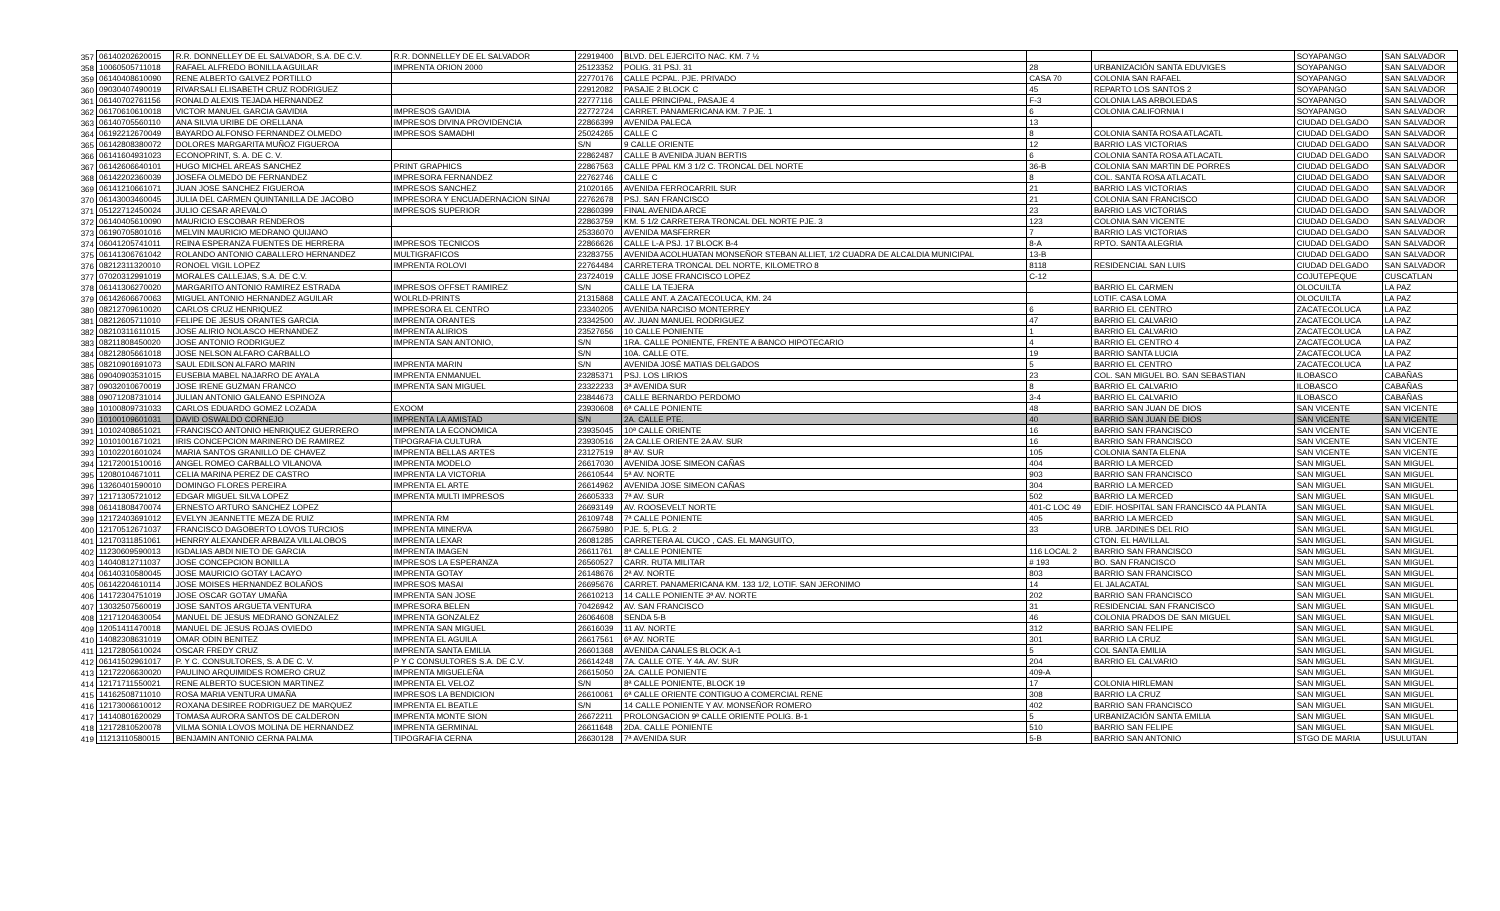| 357 | 06140202620015 | R.R. DONNELLEY DE EL SALVADOR, S.A. DE C.V. | R.R. DONNELLEY DE EL SALVADOR | 22919400 | BLVD. DEL EJERCITO NAC. KM. 7 ½ | | | SOYAPANGO | SAN SALVADOR |
| 358 | 10060505711018 | RAFAEL ALFREDO BONILLA AGUILAR | IMPRENTA ORION 2000 | 25123352 | POLIG. 31 PSJ. 31 | 28 | URBANIZACIÓN SANTA EDUVIGES | SOYAPANGO | SAN SALVADOR |
| 359 | 06140408610090 | RENE ALBERTO GALVEZ PORTILLO | | 22770176 | CALLE PCPAL. PJE. PRIVADO | CASA 70 | COLONIA SAN RAFAEL | SOYAPANGO | SAN SALVADOR |
| 360 | 09030407490019 | RIVARSALI ELISABETH CRUZ RODRIGUEZ | | 22912082 | PASAJE 2 BLOCK C | 45 | REPARTO LOS SANTOS 2 | SOYAPANGO | SAN SALVADOR |
| 361 | 06140702761156 | RONALD ALEXIS TEJADA HERNANDEZ | | 22777116 | CALLE PRINCIPAL, PASAJE 4 | F-3 | COLONIA LAS ARBOLEDAS | SOYAPANGO | SAN SALVADOR |
| 362 | 06170610610018 | VICTOR MANUEL GARCIA GAVIDIA | IMPRESOS GAVIDIA | 22772724 | CARRET. PANAMERICANA KM. 7 PJE. 1 | 6 | COLONIA CALIFORNIA I | SOYAPANGO | SAN SALVADOR |
| 363 | 06140705560110 | ANA SILVIA URIBE DE ORELLANA | IMPRESOS DIVINA PROVIDENCIA | 22866399 | AVENIDA PALECA | 13 | | CIUDAD DELGADO | SAN SALVADOR |
| 364 | 06192212670049 | BAYARDO ALFONSO FERNANDEZ OLMEDO | IMPRESOS SAMADHI | 25024265 | CALLE C | 8 | COLONIA SANTA ROSA ATLACATL | CIUDAD DELGADO | SAN SALVADOR |
| 365 | 06142808380072 | DOLORES MARGARITA MUÑOZ FIGUEROA | | S/N | 9 CALLE ORIENTE | 12 | BARRIO LAS VICTORIAS | CIUDAD DELGADO | SAN SALVADOR |
| 366 | 06141604931023 | ECONOPRINT, S. A. DE C. V. | | 22862487 | CALLE B AVENIDA JUAN BERTIS | 6 | COLONIA SANTA ROSA ATLACATL | CIUDAD DELGADO | SAN SALVADOR |
| 367 | 06142606640101 | HUGO MICHEL AREAS SANCHEZ | PRINT GRAPHICS | 22867563 | CALLE PPAL KM 3 1/2 C. TRONCAL DEL NORTE | 36-B | COLONIA SAN MARTIN DE PORRES | CIUDAD DELGADO | SAN SALVADOR |
| 368 | 06142202360039 | JOSEFA OLMEDO DE FERNANDEZ | IMPRESORA FERNANDEZ | 22762746 | CALLE C | 8 | COL. SANTA ROSA ATLACATL | CIUDAD DELGADO | SAN SALVADOR |
| 369 | 06141210661071 | JUAN JOSE SANCHEZ FIGUEROA | IMPRESOS SANCHEZ | 21020165 | AVENIDA FERROCARRIL SUR | 21 | BARRIO LAS VICTORIAS | CIUDAD DELGADO | SAN SALVADOR |
| 370 | 06143003460045 | JULIA DEL CARMEN QUINTANILLA DE JACOBO | IMPRESORA Y ENCUADERNACION SINAI | 22762678 | PSJ. SAN FRANCISCO | 21 | COLONIA SAN FRANCISCO | CIUDAD DELGADO | SAN SALVADOR |
| 371 | 05122712450024 | JULIO CESAR AREVALO | IMPRESOS SUPERIOR | 22860399 | FINAL AVENIDA ARCE | 23 | BARRIO LAS VICTORIAS | CIUDAD DELGADO | SAN SALVADOR |
| 372 | 06140405610090 | MAURICIO ESCOBAR RENDEROS | | 22863759 | KM. 5 1/2 CARRETERA TRONCAL DEL NORTE PJE. 3 | 123 | COLONIA SAN VICENTE | CIUDAD DELGADO | SAN SALVADOR |
| 373 | 06190705801016 | MELVIN MAURICIO MEDRANO QUIJANO | | 25336070 | AVENIDA MASFERRER | 7 | BARRIO LAS VICTORIAS | CIUDAD DELGADO | SAN SALVADOR |
| 374 | 06041205741011 | REINA ESPERANZA FUENTES DE HERRERA | IMPRESOS TECNICOS | 22866626 | CALLE L-A PSJ. 17 BLOCK B-4 | 8-A | RPTO. SANTA ALEGRIA | CIUDAD DELGADO | SAN SALVADOR |
| 375 | 06141306761042 | ROLANDO ANTONIO CABALLERO HERNANDEZ | MULTIGRAFICOS | 23283755 | AVENIDA ACOLHUATAN MONSEÑOR STEBAN ALLIET, 1/2 CUADRA DE ALCALDIA MUNICIPAL | 13-B | | CIUDAD DELGADO | SAN SALVADOR |
| 376 | 08212311320010 | RONOEL VIGIL LOPEZ | IMPRENTA ROLOVI | 22764484 | CARRETERA TRONCAL DEL NORTE, KILOMETRO 8 | 8118 | RESIDENCIAL SAN LUIS | CIUDAD DELGADO | SAN SALVADOR |
| 377 | 07020312991019 | MORALES CALLEJAS, S.A. DE C.V. | | 23724019 | CALLE JOSE FRANCISCO LOPEZ | C-12 | | COJUTEPEQUE | CUSCATLAN |
| 378 | 06141306270020 | MARGARITO ANTONIO RAMIREZ ESTRADA | IMPRESOS OFFSET RAMIREZ | S/N | CALLE LA TEJERA | | BARRIO EL CARMEN | OLOCUILTA | LA PAZ |
| 379 | 06142606670063 | MIGUEL ANTONIO HERNANDEZ AGUILAR | WOLRLD-PRINTS | 21315868 | CALLE ANT. A ZACATECOLUCA, KM. 24 | | LOTIF. CASA LOMA | OLOCUILTA | LA PAZ |
| 380 | 08212709610020 | CARLOS CRUZ HENRIQUEZ | IMPRESORA EL CENTRO | 23340205 | AVENIDA NARCISO MONTERREY | 6 | BARRIO EL CENTRO | ZACATECOLUCA | LA PAZ |
| 381 | 08212605711010 | FELIPE DE JESUS ORANTES GARCIA | IMPRENTA ORANTES | 23342500 | AV. JUAN MANUEL RODRIGUEZ | 47 | BARRIO EL CALVARIO | ZACATECOLUCA | LA PAZ |
| 382 | 08210311611015 | JOSE ALIRIO NOLASCO HERNANDEZ | IMPRENTA ALIRIOS | 23527656 | 10 CALLE PONIENTE | 1 | BARRIO EL CALVARIO | ZACATECOLUCA | LA PAZ |
| 383 | 08211808450020 | JOSE ANTONIO RODRIGUEZ | IMPRENTA SAN ANTONIO, | S/N | 1RA. CALLE PONIENTE, FRENTE A BANCO HIPOTECARIO | 4 | BARRIO EL CENTRO 4 | ZACATECOLUCA | LA PAZ |
| 384 | 08212805661018 | JOSE NELSON ALFARO CARBALLO | | S/N | 10A. CALLE OTE. | 19 | BARRIO SANTA LUCIA | ZACATECOLUCA | LA PAZ |
| 385 | 08210901691073 | SAUL EDILSON ALFARO MARIN | IMPRENTA MARIN | S/N | AVENIDA JOSÉ MATIAS DELGADOS | 5 | BARRIO EL CENTRO | ZACATECOLUCA | LA PAZ |
| 386 | 09040903531015 | EUSEBIA MABEL NAJARRO DE AYALA | IMPRENTA ENMANUEL | 23285371 | PSJ. LOS LIRIOS | 23 | COL. SAN MIGUEL BO. SAN SEBASTIAN | ILOBASCO | CABAÑAS |
| 387 | 09032010670019 | JOSE IRENE GUZMAN FRANCO | IMPRENTA SAN MIGUEL | 23322233 | 3ª AVENIDA SUR | 8 | BARRIO EL CALVARIO | ILOBASCO | CABAÑAS |
| 388 | 09071208731014 | JULIAN ANTONIO GALEANO ESPINOZA | | 23844673 | CALLE BERNARDO PERDOMO | 3-4 | BARRIO EL CALVARIO | ILOBASCO | CABAÑAS |
| 389 | 10100809731033 | CARLOS EDUARDO GOMEZ LOZADA | EXOOM | 23930608 | 6ª CALLE PONIENTE | 48 | BARRIO SAN JUAN DE DIOS | SAN VICENTE | SAN VICENTE |
| 390 | 10100109601031 | DAVID OSWALDO CORNEJO | IMPRENTA LA AMISTAD | S/N | 2A. CALLE PTE. | 40 | BARRIO SAN JUAN DE DIOS | SAN VICENTE | SAN VICENTE |
| 391 | 10102408651021 | FRANCISCO ANTONIO HENRIQUEZ GUERRERO | IMPRENTA LA ECONOMICA | 23935045 | 10ª CALLE ORIENTE | 16 | BARRIO SAN FRANCISCO | SAN VICENTE | SAN VICENTE |
| 392 | 10101001671021 | IRIS CONCEPCION MARINERO DE RAMIREZ | TIPOGRAFIA CULTURA | 23930516 | 2A CALLE ORIENTE 2A AV. SUR | 16 | BARRIO SAN FRANCISCO | SAN VICENTE | SAN VICENTE |
| 393 | 10102201601024 | MARIA SANTOS GRANILLO DE CHAVEZ | IMPRENTA BELLAS ARTES | 23127519 | 8ª AV. SUR | 105 | COLONIA SANTA ELENA | SAN VICENTE | SAN VICENTE |
| 394 | 12172001510016 | ANGEL ROMEO CARBALLO VILANOVA | IMPRENTA MODELO | 26617030 | AVENIDA JOSE SIMEON CAÑAS | 404 | BARRIO LA MERCED | SAN MIGUEL | SAN MIGUEL |
| 395 | 12080104671011 | CELIA MARINA PEREZ DE CASTRO | IMPRENTA LA VICTORIA | 26610544 | 5ª AV. NORTE | 903 | BARRIO SAN FRANCISCO | SAN MIGUEL | SAN MIGUEL |
| 396 | 13260401590010 | DOMINGO FLORES PEREIRA | IMPRENTA EL ARTE | 26614962 | AVENIDA JOSE SIMEON CAÑAS | 304 | BARRIO LA MERCED | SAN MIGUEL | SAN MIGUEL |
| 397 | 12171305721012 | EDGAR MIGUEL SILVA LOPEZ | IMPRENTA MULTI IMPRESOS | 26605333 | 7ª AV. SUR | 502 | BARRIO LA MERCED | SAN MIGUEL | SAN MIGUEL |
| 398 | 06141808470074 | ERNESTO ARTURO SANCHEZ LOPEZ | | 26693149 | AV. ROOSEVELT NORTE | 401-C LOC 49 | EDIF. HOSPITAL SAN FRANCISCO 4A PLANTA | SAN MIGUEL | SAN MIGUEL |
| 399 | 12172403691012 | EVELYN JEANNETTE MEZA DE RUIZ | IMPRENTA RM | 26109748 | 7ª CALLE PONIENTE | 405 | BARRIO LA MERCED | SAN MIGUEL | SAN MIGUEL |
| 400 | 12170512671037 | FRANCISCO DAGOBERTO LOVOS TURCIOS | IMPRENTA MINERVA | 26675980 | PJE. 5, PLG. 2 | 33 | URB. JARDINES DEL RIO | SAN MIGUEL | SAN MIGUEL |
| 401 | 12170311851061 | HENRRY ALEXANDER ARBAIZA VILLALOBOS | IMPRENTA LEXAR | 26081285 | CARRETERA AL CUCO , CAS. EL MANGUITO, | | CTON. EL HAVILLAL | SAN MIGUEL | SAN MIGUEL |
| 402 | 11230609590013 | IGDALIAS ABDI NIETO DE GARCIA | IMPRENTA IMAGEN | 26611761 | 8ª CALLE PONIENTE | 116 LOCAL 2 | BARRIO SAN FRANCISCO | SAN MIGUEL | SAN MIGUEL |
| 403 | 14040812711037 | JOSE CONCEPCION BONILLA | IMPRESOS LA ESPERANZA | 26560527 | CARR. RUTA MILITAR | # 193 | BO. SAN FRANCISCO | SAN MIGUEL | SAN MIGUEL |
| 404 | 06140310580045 | JOSE MAURICIO GOTAY LACAYO | IMPRENTA GOTAY | 26148676 | 2ª AV. NORTE | 803 | BARRIO SAN FRANCISCO | SAN MIGUEL | SAN MIGUEL |
| 405 | 06142204610114 | JOSE MOISES HERNANDEZ BOLAÑOS | IMPRESOS MASAI | 26695676 | CARRET. PANAMERICANA KM. 133 1/2, LOTIF. SAN JERONIMO | 14 | EL JALACATAL | SAN MIGUEL | SAN MIGUEL |
| 406 | 14172304751019 | JOSE OSCAR GOTAY UMAÑA | IMPRENTA SAN JOSE | 26610213 | 14 CALLE PONIENTE 3ª AV. NORTE | 202 | BARRIO SAN FRANCISCO | SAN MIGUEL | SAN MIGUEL |
| 407 | 13032507560019 | JOSE SANTOS ARGUETA VENTURA | IMPRESORA BELEN | 70426942 | AV. SAN FRANCISCO | 31 | RESIDENCIAL SAN FRANCISCO | SAN MIGUEL | SAN MIGUEL |
| 408 | 12171204630054 | MANUEL DE JESUS MEDRANO GONZALEZ | IMPRENTA GONZALEZ | 26064608 | SENDA 5-B | 46 | COLONIA PRADOS DE SAN MIGUEL | SAN MIGUEL | SAN MIGUEL |
| 409 | 12051411470018 | MANUEL DE JESUS ROJAS OVIEDO | IMPRENTA SAN MIGUEL | 26616039 | 11 AV. NORTE | 312 | BARRIO SAN FELIPE | SAN MIGUEL | SAN MIGUEL |
| 410 | 14082308631019 | OMAR ODIN BENITEZ | IMPRENTA EL AGUILA | 26617561 | 6ª AV. NORTE | 301 | BARRIO LA CRUZ | SAN MIGUEL | SAN MIGUEL |
| 411 | 12172805610024 | OSCAR FREDY CRUZ | IMPRENTA SANTA EMILIA | 26601368 | AVENIDA CANALES BLOCK A-1 | 5 | COL SANTA EMILIA | SAN MIGUEL | SAN MIGUEL |
| 412 | 06141502961017 | P. Y C. CONSULTORES, S. A DE C. V. | P Y C CONSULTORES S.A. DE C.V. | 26614248 | 7A. CALLE OTE. Y 4A. AV. SUR | 204 | BARRIO EL CALVARIO | SAN MIGUEL | SAN MIGUEL |
| 413 | 12172206630020 | PAULINO ARQUIMIDES ROMERO CRUZ | IMPRENTA MIGUELEÑA | 26615050 | 2A. CALLE PONIENTE | 409-A | | SAN MIGUEL | SAN MIGUEL |
| 414 | 12171711550021 | RENE ALBERTO SUCESION MARTINEZ | IMPRENTA EL VELOZ | S/N | 8ª CALLE PONIENTE, BLOCK 19 | 17 | COLONIA HIRLEMAN | SAN MIGUEL | SAN MIGUEL |
| 415 | 14162508711010 | ROSA MARIA VENTURA UMAÑA | IMPRESOS LA BENDICION | 26610061 | 6ª CALLE ORIENTE CONTIGUO A COMERCIAL RENE | 308 | BARRIO LA CRUZ | SAN MIGUEL | SAN MIGUEL |
| 416 | 12173006610012 | ROXANA DESIREE RODRIGUEZ DE MARQUEZ | IMPRENTA EL BEATLE | S/N | 14 CALLE PONIENTE Y AV. MONSEÑOR ROMERO | 402 | BARRIO SAN FRANCISCO | SAN MIGUEL | SAN MIGUEL |
| 417 | 14140801620029 | TOMASA AURORA SANTOS DE CALDERON | IMPRENTA MONTE SION | 26672211 | PROLONGACION 9ª CALLE ORIENTE POLIG. B-1 | 5 | URBANIZACIÓN SANTA EMILIA | SAN MIGUEL | SAN MIGUEL |
| 418 | 12172810520078 | VILMA SONIA LOVOS MOLINA DE HERNANDEZ | IMPRENTA GERMINAL | 26611648 | 2DA. CALLE PONIENTE | 510 | BARRIO SAN FELIPE | SAN MIGUEL | SAN MIGUEL |
| 419 | 11213110580015 | BENJAMIN ANTONIO CERNA PALMA | TIPOGRAFIA CERNA | 26630128 | 7ª AVENIDA SUR | 5-B | BARRIO SAN ANTONIO | STGO DE MARIA | USULUTAN |